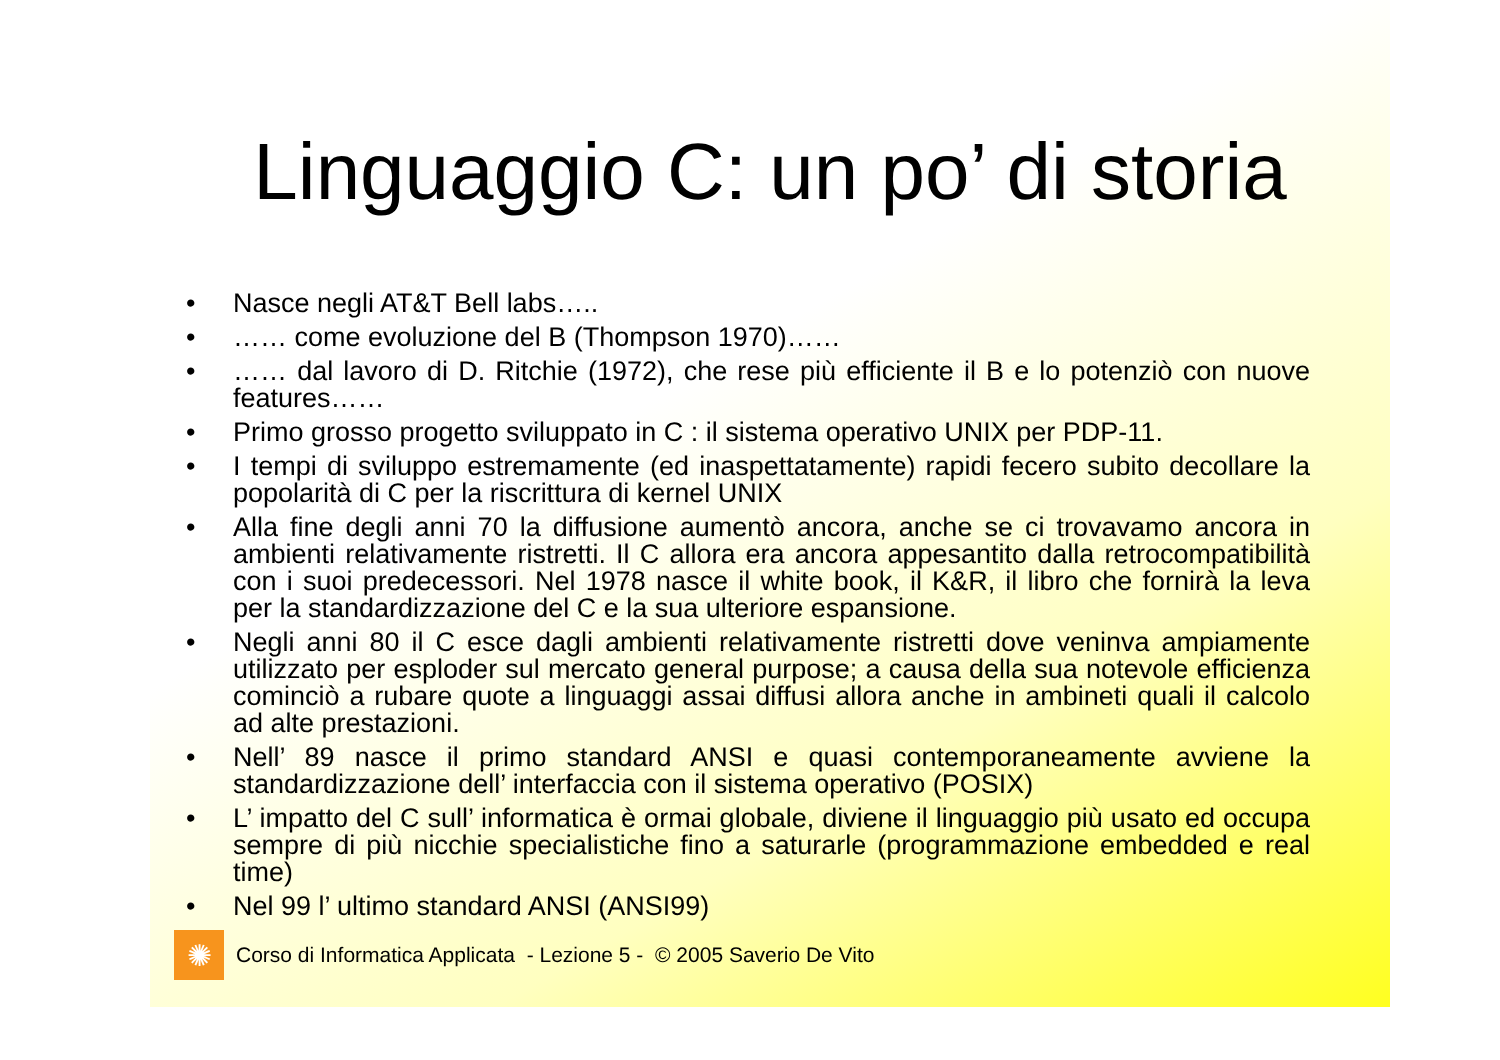Linguaggio C: un po’ di storia
• Nasce negli AT&T Bell labs…..
• …… come evoluzione del B (Thompson 1970)……
• …… dal lavoro di D. Ritchie (1972), che rese più efficiente il B e lo potenziò con nuove features……
• Primo grosso progetto sviluppato in C : il sistema operativo UNIX per PDP-11.
• I tempi di sviluppo estremamente (ed inaspettatamente) rapidi fecero subito decollare la popolarità di C per la riscrittura di kernel UNIX
• Alla fine degli anni 70 la diffusione aumentò ancora, anche se ci trovavamo ancora in ambienti relativamente ristretti. Il C allora era ancora appesantito dalla retrocompatibilità con i suoi predecessori. Nel 1978 nasce il white book, il K&R, il libro che fornirà la leva per la standardizzazione del C e la sua ulteriore espansione.
• Negli anni 80 il C esce dagli ambienti relativamente ristretti dove veninva ampiamente utilizzato per esploder sul mercato general purpose; a causa della sua notevole efficienza cominciò a rubare quote a linguaggi assai diffusi allora anche in ambineti quali il calcolo ad alte prestazioni.
• Nell’ 89 nasce il primo standard ANSI e quasi contemporaneamente avviene la standardizzazione dell’ interfaccia con il sistema operativo (POSIX)
• L’ impatto del C sull’ informatica è ormai globale, diviene il linguaggio più usato ed occupa sempre di più nicchie specialistiche fino a saturarle (programmazione embedded e real time)
• Nel 99 l’ ultimo standard ANSI (ANSI99)
✺
Corso di Informatica Applicata - Lezione 5 - © 2005 Saverio De Vito